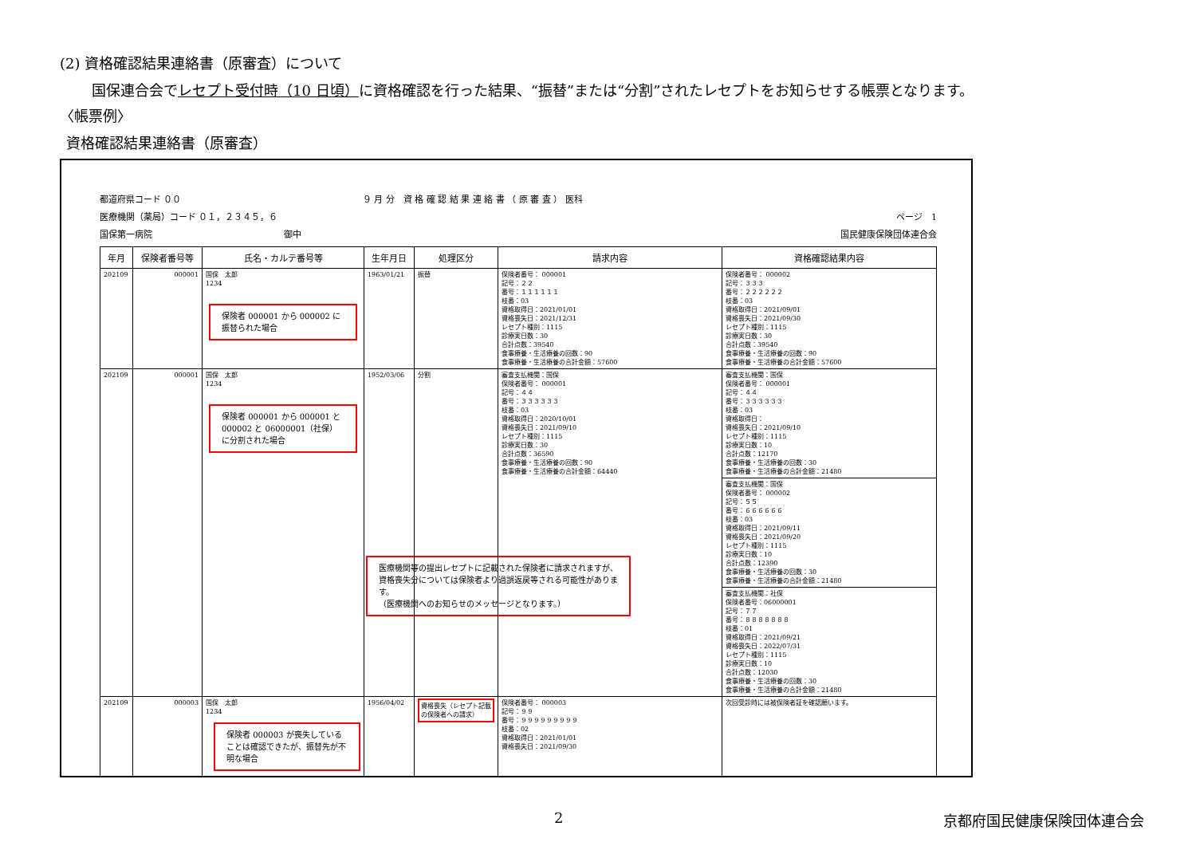(2) 資格確認結果連絡書（原審査）について
国保連合会でレセプト受付時（10 日頃）に資格確認を行った結果、“振替”または“分割”されたレセプトをお知らせする帳票となります。
〈帳票例〉
資格確認結果連絡書（原審査）
都道府県コード ００
９ 月 分　資 格 確 認 結 果 連 絡 書 （ 原 審 査 ） 医科
医療機関（薬局）コード ０１，２３４５，６
ページ　1
国保第一病院　　　　　　　　　　　　　　　御中
国民健康保険団体連合会
| 年月 | 保険者番号等 | 氏名・カルテ番号等 | 生年月日 | 処理区分 | 請求内容 | 資格確認結果内容 |
| --- | --- | --- | --- | --- | --- | --- |
| 202109 | 000001 | 国保 太郎 1234 保険者 000001 から 000002 に振替られた場合 | 1963/01/21 | 振替 | 保険者番号： 000001 記号：２２ 番号：１１１１１１ 枝番：03 資格取得日：2021/01/01 資格喪失日：2021/12/31 レセプト種別：1115 診療実日数：30 合計点数：39540 食事療養・生活療養の回数：90 食事療養・生活療養の合計金額：57600 | 保険者番号： 000002 記号：３３３ 番号：２２２２２２ 枝番：03 資格取得日：2021/09/01 資格喪失日：2021/09/30 レセプト種別：1115 診療実日数：30 合計点数：39540 食事療養・生活療養の回数：90 食事療養・生活療養の合計金額：57600 |
| 202109 | 000001 | 国保 太郎 1234 保険者 000001 から 000001 と 000002 と 06000001（社保）に分割された場合 | 1952/03/06 | 分割 | 審査支払機関：国保 保険者番号： 000001 記号：４４ 番号：３３３３３３ 枝番：03 資格取得日：2020/10/01 資格喪失日：2021/09/10 レセプト種別：1115 診療実日数：30 合計点数：36590 食事療養・生活療養の回数：90 食事療養・生活療養の合計金額：64440 医療機関等の提出レセプトに記載された保険者に請求されますが、資格喪失分については保険者より過誤返戻等される可能性があります。 （医療機関へのお知らせのメッセージとなります。） | 審査支払機関：国保 保険者番号： 000001 記号：４４ 番号：３３３３３３ 枝番：03 資格取得日： 資格喪失日：2021/09/10 レセプト種別：1115 診療実日数：10 合計点数：12170 食事療養・生活療養の回数：30 食事療養・生活療養の合計金額：21480 審査支払機関：国保 保険者番号： 000002 記号：５５ 番号：６６６６６６ 枝番：03 資格取得日：2021/09/11 資格喪失日：2021/09/20 レセプト種別：1115 診療実日数：10 合計点数：12390 食事療養・生活療養の回数：30 食事療養・生活療養の合計金額：21480 審査支払機関：社保 保険者番号：06000001 記号：７７ 番号：８８８８８８８ 枝番：01 資格取得日：2021/09/21 資格喪失日：2022/07/31 レセプト種別：1115 診療実日数：10 合計点数：12030 食事療養・生活療養の回数：30 食事療養・生活療養の合計金額：21480 |
| 202109 | 000003 | 国保 太郎 1234 保険者 000003 が喪失していることは確認できたが、振替先が不明な場合 | 1956/04/02 | 資格喪失（レセプト記載の保険者への請求） | 保険者番号： 000003 記号：９９ 番号：９９９９９９９９９ 枝番：02 資格取得日：2021/01/01 資格喪失日：2021/09/30 | 次回受診時には被保険者証を確認願います。 |
2 京都府国民健康保険団体連合会